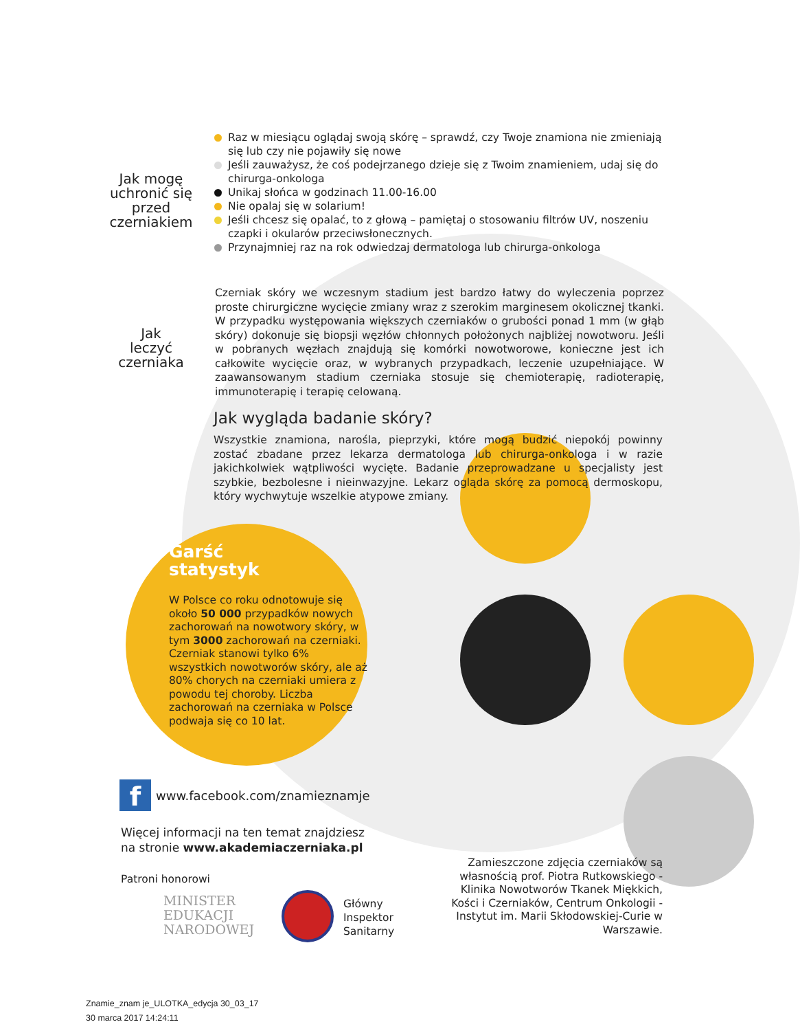Jak mogę
uchronić się
przed
czerniakiem
Raz w miesiącu oglądaj swoją skórę – sprawdź, czy Twoje znamiona nie zmieniają się lub czy nie pojawiły się nowe
Jeśli zauważysz, że coś podejrzanego dzieje się z Twoim znamieniem, udaj się do chirurga-onkologa
Unikaj słońca w godzinach 11.00-16.00
Nie opalaj się w solarium!
Jeśli chcesz się opalać, to z głową – pamiętaj o stosowaniu filtrów UV, noszeniu czapki i okularów przeciwsłonecznych.
Przynajmniej raz na rok odwiedzaj dermatologa lub chirurga-onkologa
Jak
leczyć
czerniaka
Czerniak skóry we wczesnym stadium jest bardzo łatwy do wyleczenia poprzez proste chirurgiczne wycięcie zmiany wraz z szerokim marginesem okolicznej tkanki. W przypadku występowania większych czerniaków o grubości ponad 1 mm (w głąb skóry) dokonuje się biopsji węzłów chłonnych położonych najbliżej nowotworu. Jeśli w pobranych węzłach znajdują się komórki nowotworowe, konieczne jest ich całkowite wycięcie oraz, w wybranych przypadkach, leczenie uzupełniające. W zaawansowanym stadium czerniaka stosuje się chemioterapię, radioterapię, immunoterapię i terapię celowaną.
Jak wygląda badanie skóry?
Wszystkie znamiona, narośla, pieprzyki, które mogą budzić niepokój powinny zostać zbadane przez lekarza dermatologa lub chirurga-onkologa i w razie jakichkolwiek wątpliwości wycięte. Badanie przeprowadzane u specjalisty jest szybkie, bezbolesne i nieinwazyjne. Lekarz ogląda skórę za pomocą dermoskopu, który wychwytuje wszelkie atypowe zmiany.
Garść
statystyk
W Polsce co roku odnotowuje się około 50 000 przypadków nowych zachorowań na nowotwory skóry, w tym 3000 zachorowań na czerniaki. Czerniak stanowi tylko 6% wszystkich nowotworów skóry, ale aż 80% chorych na czerniaki umiera z powodu tej choroby. Liczba zachorowań na czerniaka w Polsce podwaja się co 10 lat.
fwww.facebook.com/znamieznamje
Więcej informacji na ten temat znajdziesz
na stronie www.akademiaczerniaka.pl
Patroni honorowi
MINISTER
EDUKACJI
NARODOWEJ
Główny
Inspektor
Sanitarny
Zamieszczone zdjęcia czerniaków są własnością prof. Piotra Rutkowskiego - Klinika Nowotworów Tkanek Miękkich, Kości i Czerniaków, Centrum Onkologii - Instytut im. Marii Skłodowskiej-Curie w Warszawie.
Znamie_znam je_ULOTKA_edycja 30_03_17
30 marca 2017 14:24:11